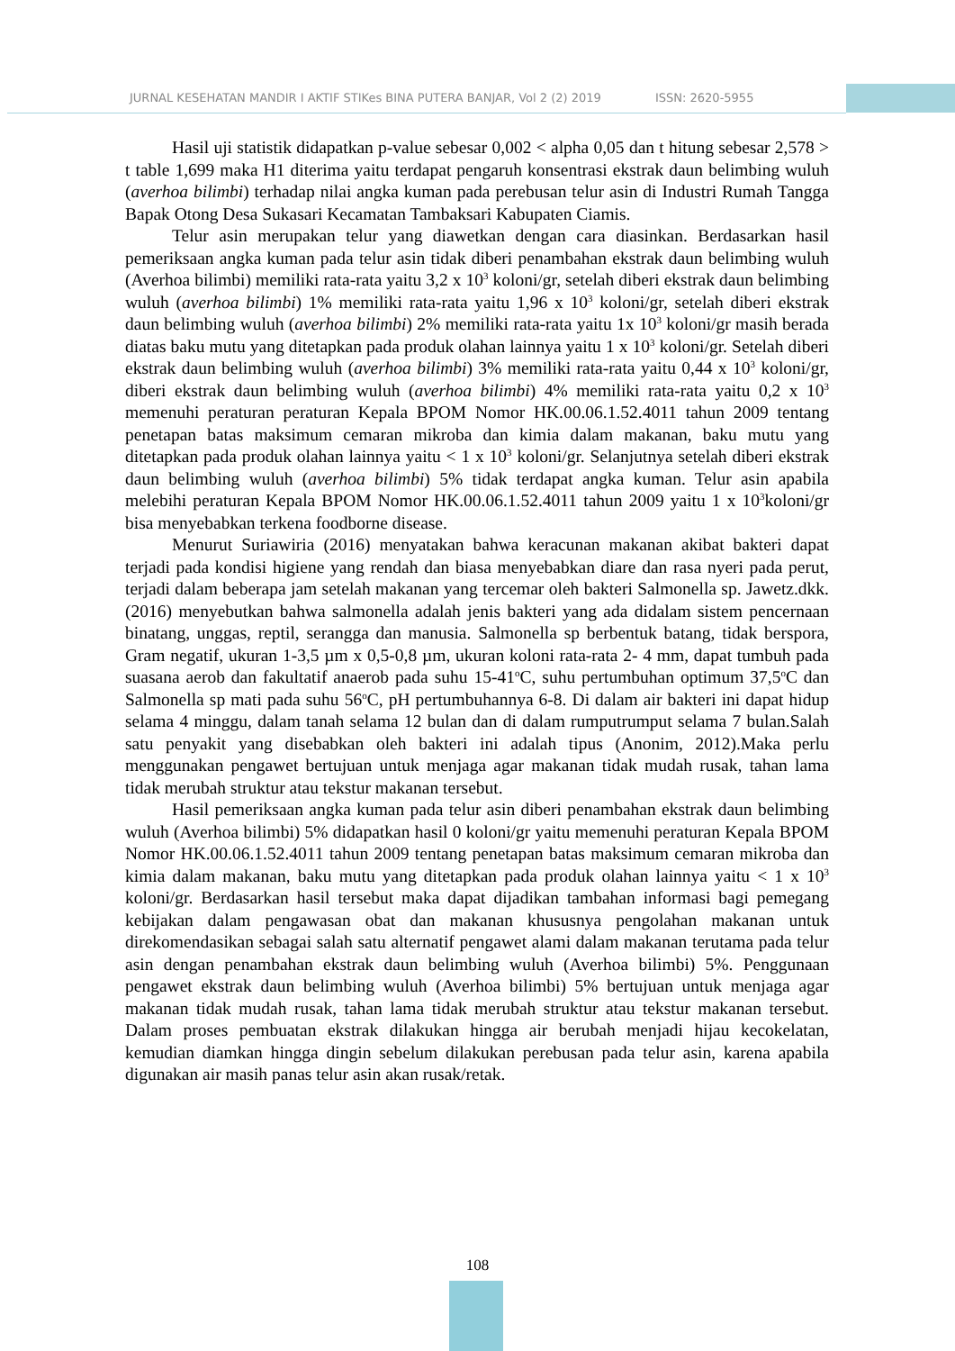JURNAL KESEHATAN MANDIR I AKTIF STIKes BINA PUTERA BANJAR, Vol 2 (2) 2019 ISSN: 2620-5955
Hasil uji statistik didapatkan p-value sebesar 0,002 < alpha 0,05 dan t hitung sebesar 2,578 > t table 1,699 maka H1 diterima yaitu terdapat pengaruh konsentrasi ekstrak daun belimbing wuluh (averhoa bilimbi) terhadap nilai angka kuman pada perebusan telur asin di Industri Rumah Tangga Bapak Otong Desa Sukasari Kecamatan Tambaksari Kabupaten Ciamis.
Telur asin merupakan telur yang diawetkan dengan cara diasinkan. Berdasarkan hasil pemeriksaan angka kuman pada telur asin tidak diberi penambahan ekstrak daun belimbing wuluh (Averhoa bilimbi) memiliki rata-rata yaitu 3,2 x 10<sup>3</sup> koloni/gr, setelah diberi ekstrak daun belimbing wuluh (averhoa bilimbi) 1% memiliki rata-rata yaitu 1,96 x 10<sup>3</sup> koloni/gr, setelah diberi ekstrak daun belimbing wuluh (averhoa bilimbi) 2% memiliki rata-rata yaitu 1x 10<sup>3</sup> koloni/gr masih berada diatas baku mutu yang ditetapkan pada produk olahan lainnya yaitu 1 x 10<sup>3</sup> koloni/gr. Setelah diberi ekstrak daun belimbing wuluh (averhoa bilimbi) 3% memiliki rata-rata yaitu 0,44 x 10<sup>3</sup> koloni/gr, diberi ekstrak daun belimbing wuluh (averhoa bilimbi) 4% memiliki rata-rata yaitu 0,2 x 10<sup>3</sup> memenuhi peraturan peraturan Kepala BPOM Nomor HK.00.06.1.52.4011 tahun 2009 tentang penetapan batas maksimum cemaran mikroba dan kimia dalam makanan, baku mutu yang ditetapkan pada produk olahan lainnya yaitu < 1 x 10<sup>3</sup> koloni/gr. Selanjutnya setelah diberi ekstrak daun belimbing wuluh (averhoa bilimbi) 5% tidak terdapat angka kuman. Telur asin apabila melebihi peraturan Kepala BPOM Nomor HK.00.06.1.52.4011 tahun 2009 yaitu 1 x 10<sup>3</sup>koloni/gr bisa menyebabkan terkena foodborne disease.
Menurut Suriawiria (2016) menyatakan bahwa keracunan makanan akibat bakteri dapat terjadi pada kondisi higiene yang rendah dan biasa menyebabkan diare dan rasa nyeri pada perut, terjadi dalam beberapa jam setelah makanan yang tercemar oleh bakteri Salmonella sp. Jawetz.dkk. (2016) menyebutkan bahwa salmonella adalah jenis bakteri yang ada didalam sistem pencernaan binatang, unggas, reptil, serangga dan manusia. Salmonella sp berbentuk batang, tidak berspora, Gram negatif, ukuran 1-3,5 µm x 0,5-0,8 µm, ukuran koloni rata-rata 2- 4 mm, dapat tumbuh pada suasana aerob dan fakultatif anaerob pada suhu 15-41<sup>o</sup>C, suhu pertumbuhan optimum 37,5<sup>o</sup>C dan Salmonella sp mati pada suhu 56<sup>o</sup>C, pH pertumbuhannya 6-8. Di dalam air bakteri ini dapat hidup selama 4 minggu, dalam tanah selama 12 bulan dan di dalam rumputrumput selama 7 bulan.Salah satu penyakit yang disebabkan oleh bakteri ini adalah tipus (Anonim, 2012).Maka perlu menggunakan pengawet bertujuan untuk menjaga agar makanan tidak mudah rusak, tahan lama tidak merubah struktur atau tekstur makanan tersebut.
Hasil pemeriksaan angka kuman pada telur asin diberi penambahan ekstrak daun belimbing wuluh (Averhoa bilimbi) 5% didapatkan hasil 0 koloni/gr yaitu memenuhi peraturan Kepala BPOM Nomor HK.00.06.1.52.4011 tahun 2009 tentang penetapan batas maksimum cemaran mikroba dan kimia dalam makanan, baku mutu yang ditetapkan pada produk olahan lainnya yaitu < 1 x 10<sup>3</sup> koloni/gr. Berdasarkan hasil tersebut maka dapat dijadikan tambahan informasi bagi pemegang kebijakan dalam pengawasan obat dan makanan khususnya pengolahan makanan untuk direkomendasikan sebagai salah satu alternatif pengawet alami dalam makanan terutama pada telur asin dengan penambahan ekstrak daun belimbing wuluh (Averhoa bilimbi) 5%. Penggunaan pengawet ekstrak daun belimbing wuluh (Averhoa bilimbi) 5% bertujuan untuk menjaga agar makanan tidak mudah rusak, tahan lama tidak merubah struktur atau tekstur makanan tersebut. Dalam proses pembuatan ekstrak dilakukan hingga air berubah menjadi hijau kecokelatan, kemudian diamkan hingga dingin sebelum dilakukan perebusan pada telur asin, karena apabila digunakan air masih panas telur asin akan rusak/retak.
108